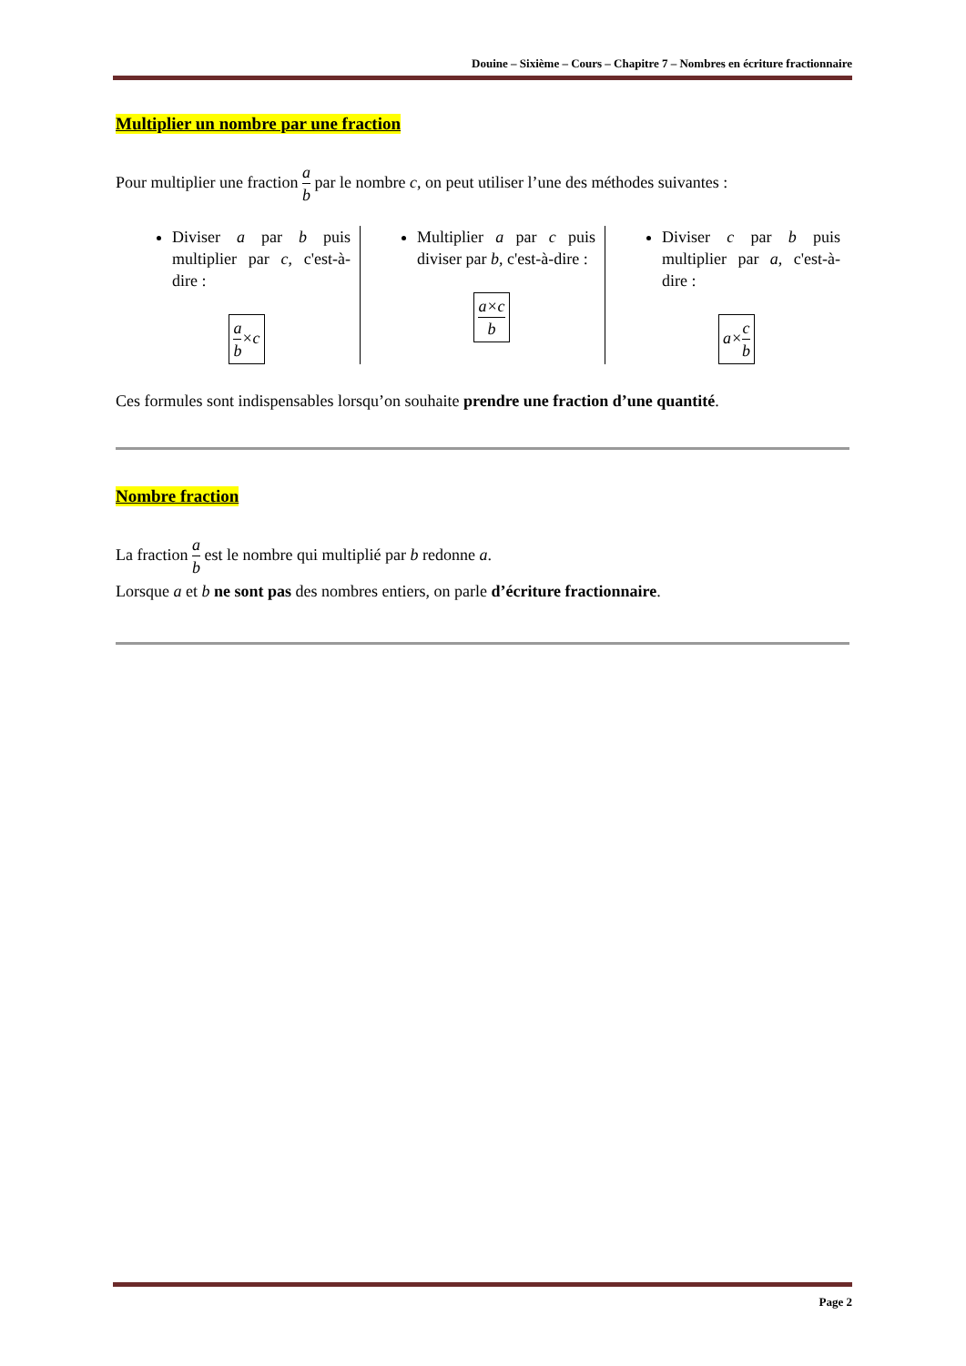Douine – Sixième – Cours – Chapitre 7 – Nombres en écriture fractionnaire
Multiplier un nombre par une fraction
Pour multiplier une fraction a b par le nombre c, on peut utiliser l’une des méthodes suivantes :
Diviser a par b puis multiplier par c, c'est-à-dire :
a b×c
Multiplier a par c puis diviser par b, c'est-à-dire :
a×c b
Diviser c par b puis multiplier par a, c'est-à-dire :
a×c b
Ces formules sont indispensables lorsqu’on souhaite prendre une fraction d’une quantité.
Nombre fraction
La fraction a b est le nombre qui multiplié par b redonne a.
Lorsque a et b ne sont pas des nombres entiers, on parle d’écriture fractionnaire.
Page 2